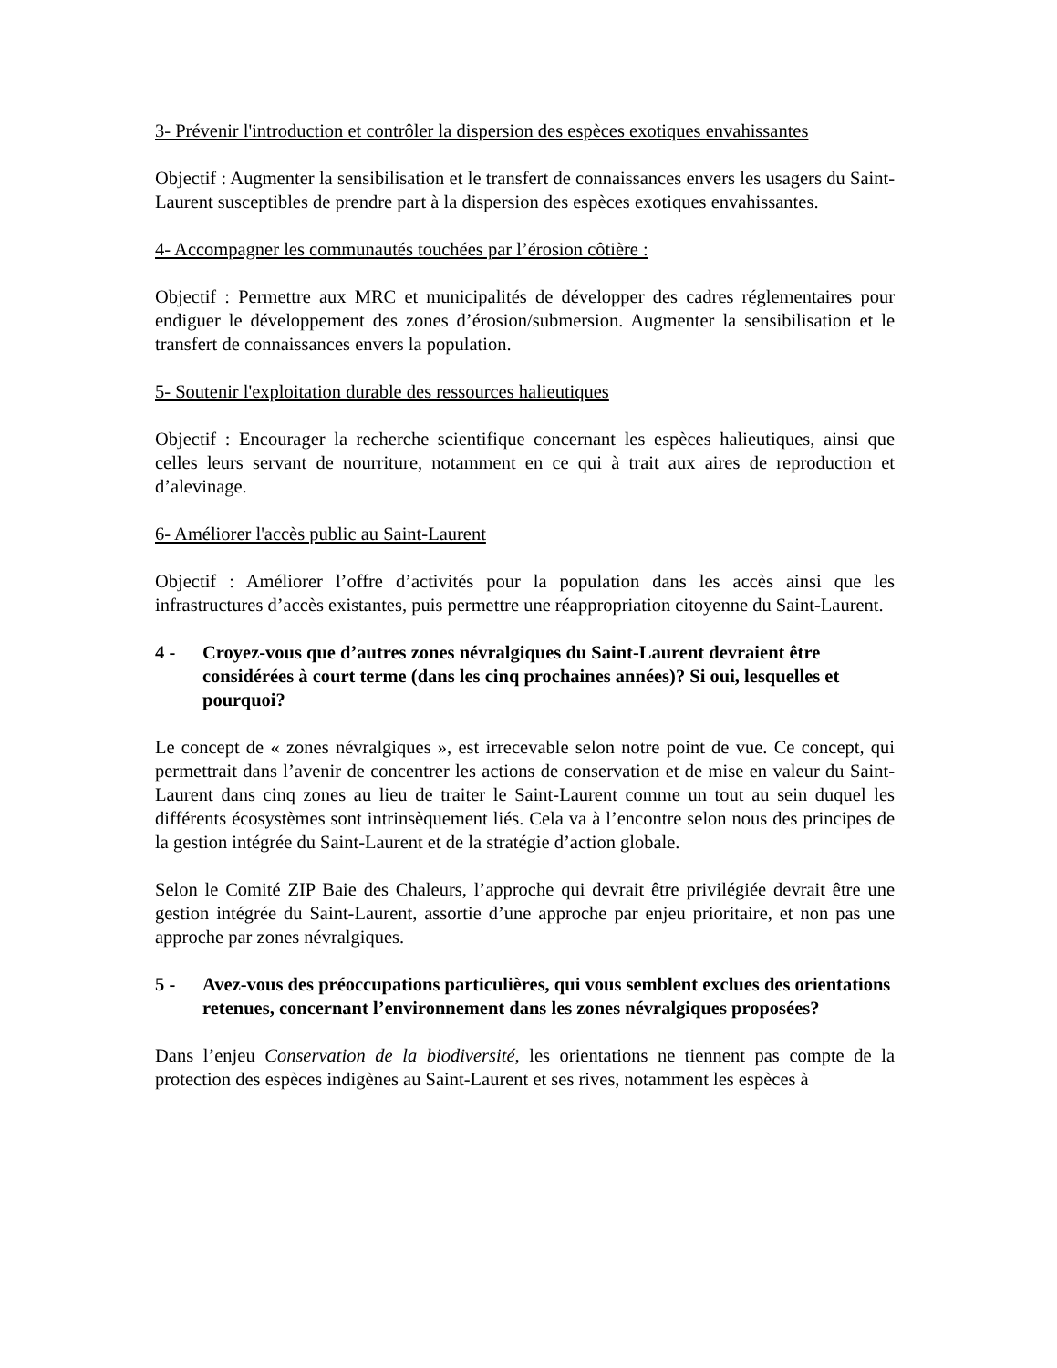3- Prévenir l'introduction et contrôler la dispersion des espèces exotiques envahissantes
Objectif : Augmenter la sensibilisation et le transfert de connaissances envers les usagers du Saint-Laurent susceptibles de prendre part à la dispersion des espèces exotiques envahissantes.
4- Accompagner les communautés touchées par l’érosion côtière :
Objectif : Permettre aux MRC et municipalités de développer des cadres réglementaires pour endiguer le développement des zones d’érosion/submersion. Augmenter la sensibilisation et le transfert de connaissances envers la population.
5- Soutenir l'exploitation durable des ressources halieutiques
Objectif : Encourager la recherche scientifique concernant les espèces halieutiques, ainsi que celles leurs servant de nourriture, notamment en ce qui à trait aux aires de reproduction et d’alevinage.
6- Améliorer l'accès public au Saint-Laurent
Objectif : Améliorer l’offre d’activités pour la population dans les accès ainsi que les infrastructures d’accès existantes, puis permettre une réappropriation citoyenne du Saint-Laurent.
4 - Croyez-vous que d’autres zones névralgiques du Saint-Laurent devraient être considérées à court terme (dans les cinq prochaines années)? Si oui, lesquelles et pourquoi?
Le concept de « zones névralgiques », est irrecevable selon notre point de vue. Ce concept, qui permettrait dans l’avenir de concentrer les actions de conservation et de mise en valeur du Saint-Laurent dans cinq zones au lieu de traiter le Saint-Laurent comme un tout au sein duquel les différents écosystèmes sont intrinsèquement liés. Cela va à l’encontre selon nous des principes de la gestion intégrée du Saint-Laurent et de la stratégie d’action globale.
Selon le Comité ZIP Baie des Chaleurs, l’approche qui devrait être privilégiée devrait être une gestion intégrée du Saint-Laurent, assortie d’une approche par enjeu prioritaire, et non pas une approche par zones névralgiques.
5 - Avez-vous des préoccupations particulières, qui vous semblent exclues des orientations retenues, concernant l’environnement dans les zones névralgiques proposées?
Dans l’enjeu Conservation de la biodiversité, les orientations ne tiennent pas compte de la protection des espèces indigènes au Saint-Laurent et ses rives, notamment les espèces à